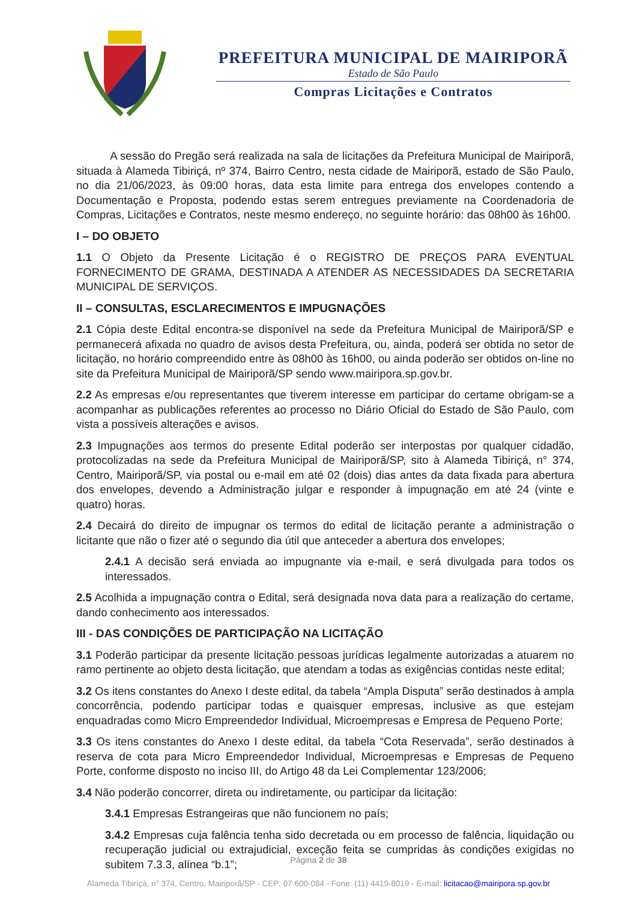PREFEITURA MUNICIPAL DE MAIRIPORÃ
Estado de São Paulo
Compras Licitações e Contratos
A sessão do Pregão será realizada na sala de licitações da Prefeitura Municipal de Mairiporã, situada à Alameda Tibiriçá, nº 374, Bairro Centro, nesta cidade de Mairiporã, estado de São Paulo, no dia 21/06/2023, às 09:00 horas, data esta limite para entrega dos envelopes contendo a Documentação e Proposta, podendo estas serem entregues previamente na Coordenadoria de Compras, Licitações e Contratos, neste mesmo endereço, no seguinte horário: das 08h00 às 16h00.
I – DO OBJETO
1.1 O Objeto da Presente Licitação é o REGISTRO DE PREÇOS PARA EVENTUAL FORNECIMENTO DE GRAMA, DESTINADA A ATENDER AS NECESSIDADES DA SECRETARIA MUNICIPAL DE SERVIÇOS.
II – CONSULTAS, ESCLARECIMENTOS E IMPUGNAÇÕES
2.1 Cópia deste Edital encontra-se disponível na sede da Prefeitura Municipal de Mairiporã/SP e permanecerá afixada no quadro de avisos desta Prefeitura, ou, ainda, poderá ser obtida no setor de licitação, no horário compreendido entre às 08h00 às 16h00, ou ainda poderão ser obtidos on-line no site da Prefeitura Municipal de Mairiporã/SP sendo www.mairipora.sp.gov.br.
2.2 As empresas e/ou representantes que tiverem interesse em participar do certame obrigam-se a acompanhar as publicações referentes ao processo no Diário Oficial do Estado de São Paulo, com vista a possíveis alterações e avisos.
2.3 Impugnações aos termos do presente Edital poderão ser interpostas por qualquer cidadão, protocolizadas na sede da Prefeitura Municipal de Mairiporã/SP, sito à Alameda Tibiriçá, n° 374, Centro, Mairiporã/SP, via postal ou e-mail em até 02 (dois) dias antes da data fixada para abertura dos envelopes, devendo a Administração julgar e responder à impugnação em até 24 (vinte e quatro) horas.
2.4 Decairá do direito de impugnar os termos do edital de licitação perante a administração o licitante que não o fizer até o segundo dia útil que anteceder a abertura dos envelopes;
2.4.1 A decisão será enviada ao impugnante via e-mail, e será divulgada para todos os interessados.
2.5 Acolhida a impugnação contra o Edital, será designada nova data para a realização do certame, dando conhecimento aos interessados.
III - DAS CONDIÇÕES DE PARTICIPAÇÃO NA LICITAÇÃO
3.1 Poderão participar da presente licitação pessoas jurídicas legalmente autorizadas a atuarem no ramo pertinente ao objeto desta licitação, que atendam a todas as exigências contidas neste edital;
3.2 Os itens constantes do Anexo I deste edital, da tabela “Ampla Disputa” serão destinados à ampla concorrência, podendo participar todas e quaisquer empresas, inclusive as que estejam enquadradas como Micro Empreendedor Individual, Microempresas e Empresa de Pequeno Porte;
3.3 Os itens constantes do Anexo I deste edital, da tabela “Cota Reservada”, serão destinados à reserva de cota para Micro Empreendedor Individual, Microempresas e Empresas de Pequeno Porte, conforme disposto no inciso III, do Artigo 48 da Lei Complementar 123/2006;
3.4 Não poderão concorrer, direta ou indiretamente, ou participar da licitação:
3.4.1 Empresas Estrangeiras que não funcionem no país;
3.4.2 Empresas cuja falência tenha sido decretada ou em processo de falência, liquidação ou recuperação judicial ou extrajudicial, exceção feita se cumpridas às condições exigidas no subitem 7.3.3, alínea “b.1”;
Página 2 de 38
Alameda Tibiriçá, n° 374, Centro, Mairiporã/SP - CEP: 07.600-084 - Fone: (11) 4419-8019 - E-mail: licitacao@mairipora.sp.gov.br